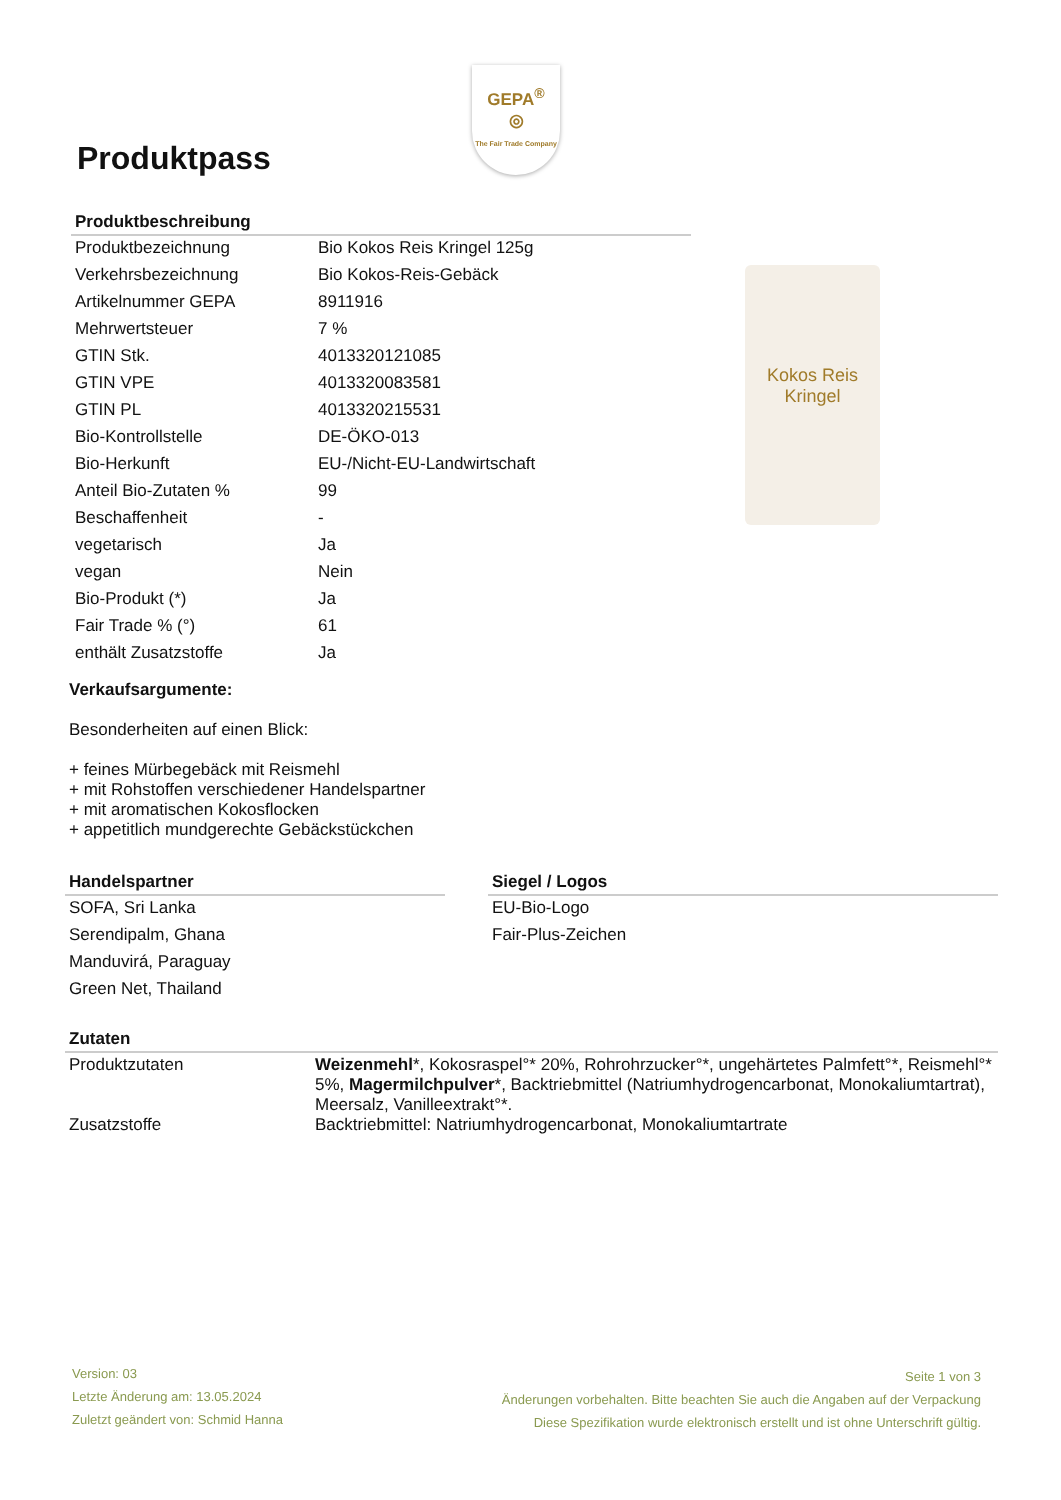GEPA<sup>®</sup>
◎
The Fair Trade Company
Produktpass
Produktbeschreibung
| Produktbezeichnung | Bio Kokos Reis Kringel 125g |
| Verkehrsbezeichnung | Bio Kokos-Reis-Gebäck |
| Artikelnummer GEPA | 8911916 |
| Mehrwertsteuer | 7 % |
| GTIN Stk. | 4013320121085 |
| GTIN VPE | 4013320083581 |
| GTIN PL | 4013320215531 |
| Bio-Kontrollstelle | DE-ÖKO-013 |
| Bio-Herkunft | EU-/Nicht-EU-Landwirtschaft |
| Anteil Bio-Zutaten % | 99 |
| Beschaffenheit | - |
| vegetarisch | Ja |
| vegan | Nein |
| Bio-Produkt (*) | Ja |
| Fair Trade % (°) | 61 |
| enthält Zusatzstoffe | Ja |
Kokos Reis
Kringel
Verkaufsargumente:
Besonderheiten auf einen Blick:
+ feines Mürbegebäck mit Reismehl
+ mit Rohstoffen verschiedener Handelspartner
+ mit aromatischen Kokosflocken
+ appetitlich mundgerechte Gebäckstückchen
Handelspartner
| SOFA, Sri Lanka |
| Serendipalm, Ghana |
| Manduvirá, Paraguay |
| Green Net, Thailand |
Siegel / Logos
| EU-Bio-Logo |
| Fair-Plus-Zeichen |
Zutaten
| Produktzutaten | Weizenmehl *, Kokosraspel°* 20%, Rohrohrzucker°*, ungehärtetes Palmfett°*, Reismehl°* 5%, Magermilchpulver *, Backtriebmittel (Natriumhydrogencarbonat, Monokaliumtartrat), Meersalz, Vanilleextrakt°*. |
| Zusatzstoffe | Backtriebmittel: Natriumhydrogencarbonat, Monokaliumtartrate |
Version: 03
Letzte Änderung am: 13.05.2024
Zuletzt geändert von: Schmid Hanna
Seite 1 von 3
Änderungen vorbehalten. Bitte beachten Sie auch die Angaben auf der Verpackung
Diese Spezifikation wurde elektronisch erstellt und ist ohne Unterschrift gültig.